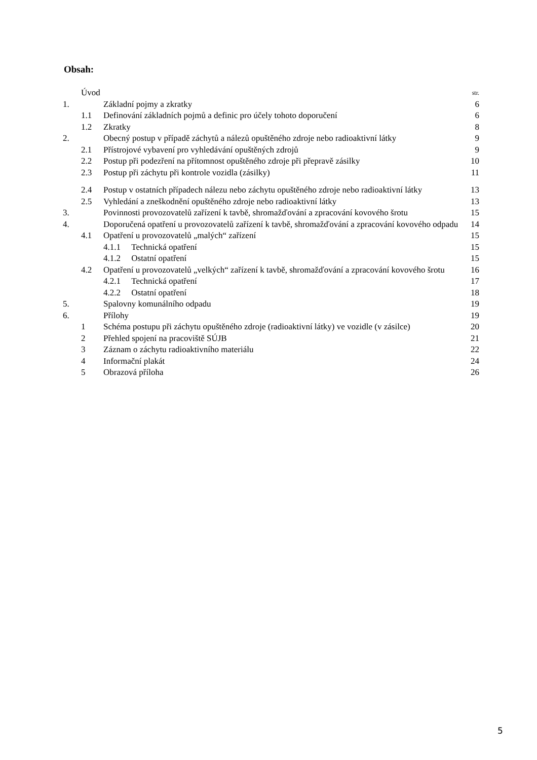Obsah:
| | Úvod | | str. |
| 1. | | Základní pojmy a zkratky | 6 |
| | 1.1 | Definování základních pojmů a definic pro účely tohoto doporučení | 6 |
| | 1.2 | Zkratky | 8 |
| 2. | | Obecný postup v případě záchytů a nálezů opuštěného zdroje nebo radioaktivní látky | 9 |
| | 2.1 | Přístrojové vybavení pro vyhledávání opuštěných zdrojů | 9 |
| | 2.2 | Postup při podezření na přítomnost opuštěného zdroje při přepravě zásilky | 10 |
| | 2.3 | Postup při záchytu při kontrole vozidla (zásilky) | 11 |
| | 2.4 | Postup v ostatních případech nálezu nebo záchytu opuštěného zdroje nebo radioaktivní látky | 13 |
| | 2.5 | Vyhledání a zneškodnění opuštěného zdroje nebo radioaktivní látky | 13 |
| 3. | | Povinnosti provozovatelů zařízení k tavbě, shromažďování a zpracování kovového šrotu | 15 |
| 4. | | Doporučená opatření u provozovatelů zařízení k tavbě, shromažďování a zpracování kovového odpadu | 14 |
| | 4.1 | Opatření u provozovatelů „malých“ zařízení | 15 |
| | | 4.1.1 Technická opatření | 15 |
| | | 4.1.2 Ostatní opatření | 15 |
| | 4.2 | Opatření u provozovatelů „velkých“ zařízení k tavbě, shromažďování a zpracování kovového šrotu | 16 |
| | | 4.2.1 Technická opatření | 17 |
| | | 4.2.2 Ostatní opatření | 18 |
| 5. | | Spalovny komunálního odpadu | 19 |
| 6. | | Přílohy | 19 |
| | 1 | Schéma postupu při záchytu opuštěného zdroje (radioaktivní látky) ve vozidle (v zásilce) | 20 |
| | 2 | Přehled spojení na pracoviště SÚJB | 21 |
| | 3 | Záznam o záchytu radioaktivního materiálu | 22 |
| | 4 | Informační plakát | 24 |
| | 5 | Obrazová příloha | 26 |
5